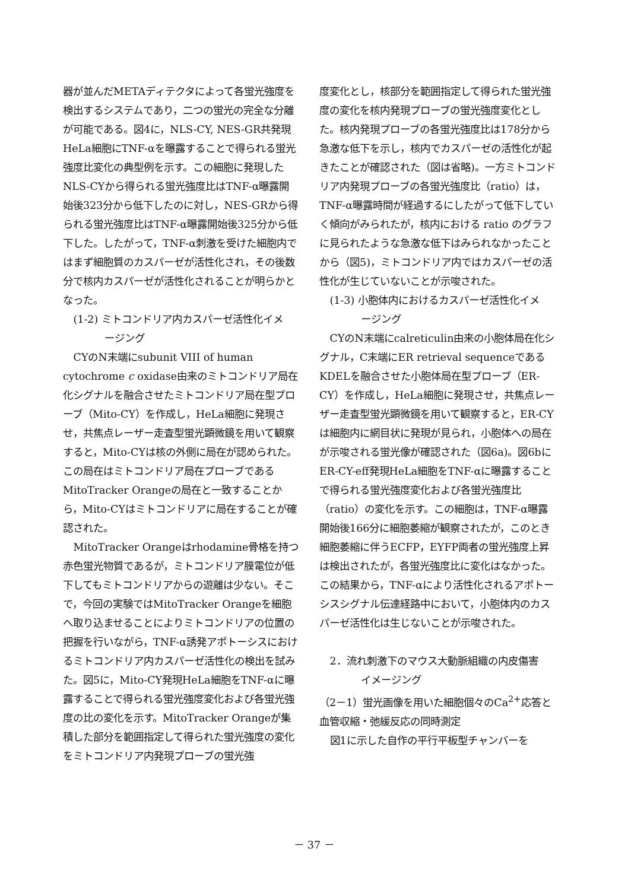器が並んだMETAディテクタによって各蛍光強度を検出するシステムであり，二つの蛍光の完全な分離が可能である。図4に，NLS-CY, NES-GR共発現HeLa細胞にTNF-αを曝露することで得られる蛍光強度比変化の典型例を示す。この細胞に発現したNLS-CYから得られる蛍光強度比はTNF-α曝露開始後323分から低下したのに対し，NES-GRから得られる蛍光強度比はTNF-α曝露開始後325分から低下した。したがって，TNF-α刺激を受けた細胞内ではまず細胞質のカスパーゼが活性化され，その後数分で核内カスパーゼが活性化されることが明らかとなった。
(1-2) ミトコンドリア内カスパーゼ活性化イメ
ージング
CYのN末端にsubunit VIII of human cytochrome c oxidase由来のミトコンドリア局在化シグナルを融合させたミトコンドリア局在型プローブ（Mito-CY）を作成し，HeLa細胞に発現させ，共焦点レーザー走査型蛍光顕微鏡を用いて観察すると，Mito-CYは核の外側に局在が認められた。この局在はミトコンドリア局在プローブであるMitoTracker Orangeの局在と一致することから，Mito-CYはミトコンドリアに局在することが確認された。
MitoTracker Orangeはrhodamine骨格を持つ赤色蛍光物質であるが，ミトコンドリア膜電位が低下してもミトコンドリアからの遊離は少ない。そこで，今回の実験ではMitoTracker Orangeを細胞へ取り込ませることによりミトコンドリアの位置の把握を行いながら，TNF-α誘発アポトーシスにおけるミトコンドリア内カスパーゼ活性化の検出を試みた。図5に，Mito-CY発現HeLa細胞をTNF-αに曝露することで得られる蛍光強度変化および各蛍光強度の比の変化を示す。MitoTracker Orangeが集積した部分を範囲指定して得られた蛍光強度の変化をミトコンドリア内発現プローブの蛍光強
度変化とし，核部分を範囲指定して得られた蛍光強度の変化を核内発現プローブの蛍光強度変化とした。核内発現プローブの各蛍光強度比は178分から急激な低下を示し，核内でカスパーゼの活性化が起きたことが確認された（図は省略)。一方ミトコンドリア内発現プローブの各蛍光強度比（ratio）は，TNF-α曝露時間が経過するにしたがって低下していく傾向がみられたが，核内における ratio のグラフに見られたような急激な低下はみられなかったことから（図5)，ミトコンドリア内ではカスパーゼの活性化が生じていないことが示唆された。
(1-3) 小胞体内におけるカスパーゼ活性化イメ
ージング
CYのN末端にcalreticulin由来の小胞体局在化シグナル，C末端にER retrieval sequenceであるKDELを融合させた小胞体局在型プローブ（ER-CY）を作成し，HeLa細胞に発現させ，共焦点レーザー走査型蛍光顕微鏡を用いて観察すると，ER-CYは細胞内に網目状に発現が見られ，小胞体への局在が示唆される蛍光像が確認された（図6a)。図6bにER-CY-eff発現HeLa細胞をTNF-αに曝露することで得られる蛍光強度変化および各蛍光強度比（ratio）の変化を示す。この細胞は，TNF-α曝露開始後166分に細胞萎縮が観察されたが，このとき細胞萎縮に伴うECFP，EYFP両者の蛍光強度上昇は検出されたが，各蛍光強度比に変化はなかった。この結果から，TNF-αにより活性化されるアポトーシスシグナル伝達経路中において，小胞体内のカスパーゼ活性化は生じないことが示唆された。
2．流れ刺激下のマウス大動脈組織の内皮傷害
イメージング
（2－1）蛍光画像を用いた細胞個々のCa<sup>2+</sup>応答と血管収縮・弛緩反応の同時測定
図1に示した自作の平行平板型チャンバーを
－ 37 －